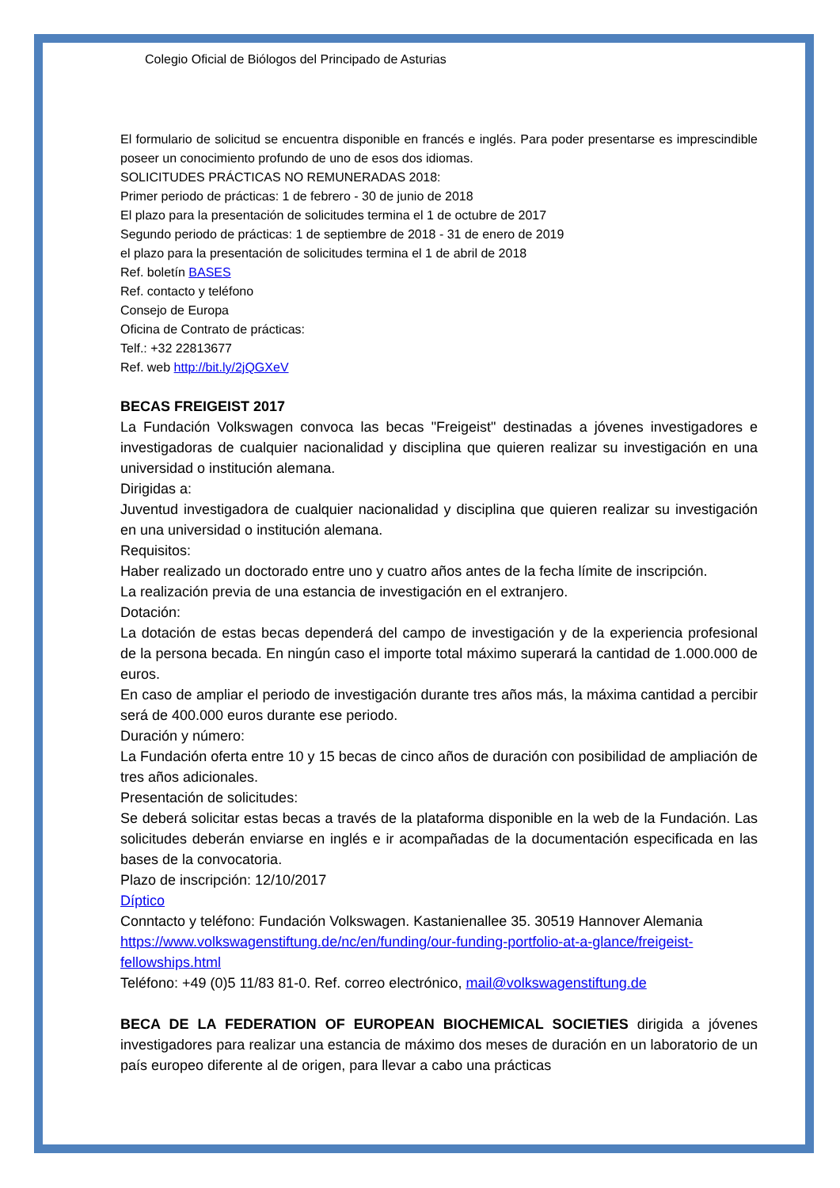Colegio Oficial de Biólogos del Principado de Asturias
El formulario de solicitud se encuentra disponible en francés e inglés. Para poder presentarse es imprescindible poseer un conocimiento profundo de uno de esos dos idiomas.
SOLICITUDES PRÁCTICAS NO REMUNERADAS 2018:
Primer periodo de prácticas: 1 de febrero - 30 de junio de 2018
El plazo para la presentación de solicitudes termina el 1 de octubre de 2017
Segundo periodo de prácticas: 1 de septiembre de 2018 - 31 de enero de 2019
el plazo para la presentación de solicitudes termina el 1 de abril de 2018
Ref. boletín BASES
Ref. contacto y teléfono
Consejo de Europa
Oficina de Contrato de prácticas:
Telf.: +32 22813677
Ref. web http://bit.ly/2jQGXeV
BECAS FREIGEIST 2017
La Fundación Volkswagen convoca las becas "Freigeist" destinadas a jóvenes investigadores e investigadoras de cualquier nacionalidad y disciplina que quieren realizar su investigación en una universidad o institución alemana.
Dirigidas a:
Juventud investigadora de cualquier nacionalidad y disciplina que quieren realizar su investigación en una universidad o institución alemana.
Requisitos:
Haber realizado un doctorado entre uno y cuatro años antes de la fecha límite de inscripción.
La realización previa de una estancia de investigación en el extranjero.
Dotación:
La dotación de estas becas dependerá del campo de investigación y de la experiencia profesional de la persona becada. En ningún caso el importe total máximo superará la cantidad de 1.000.000 de euros.
En caso de ampliar el periodo de investigación durante tres años más, la máxima cantidad a percibir será de 400.000 euros durante ese periodo.
Duración y número:
La Fundación oferta entre 10 y 15 becas de cinco años de duración con posibilidad de ampliación de tres años adicionales.
Presentación de solicitudes:
Se deberá solicitar estas becas a través de la plataforma disponible en la web de la Fundación. Las solicitudes deberán enviarse en inglés e ir acompañadas de la documentación especificada en las bases de la convocatoria.
Plazo de inscripción: 12/10/2017
Díptico
Conntacto y teléfono: Fundación Volkswagen. Kastanienallee 35. 30519 Hannover Alemania
https://www.volkswagenstiftung.de/nc/en/funding/our-funding-portfolio-at-a-glance/freigeist-fellowships.html
Teléfono: +49 (0)5 11/83 81-0. Ref. correo electrónico, mail@volkswagenstiftung.de
BECA DE LA FEDERATION OF EUROPEAN BIOCHEMICAL SOCIETIES dirigida a jóvenes investigadores para realizar una estancia de máximo dos meses de duración en un laboratorio de un país europeo diferente al de origen, para llevar a cabo una prácticas